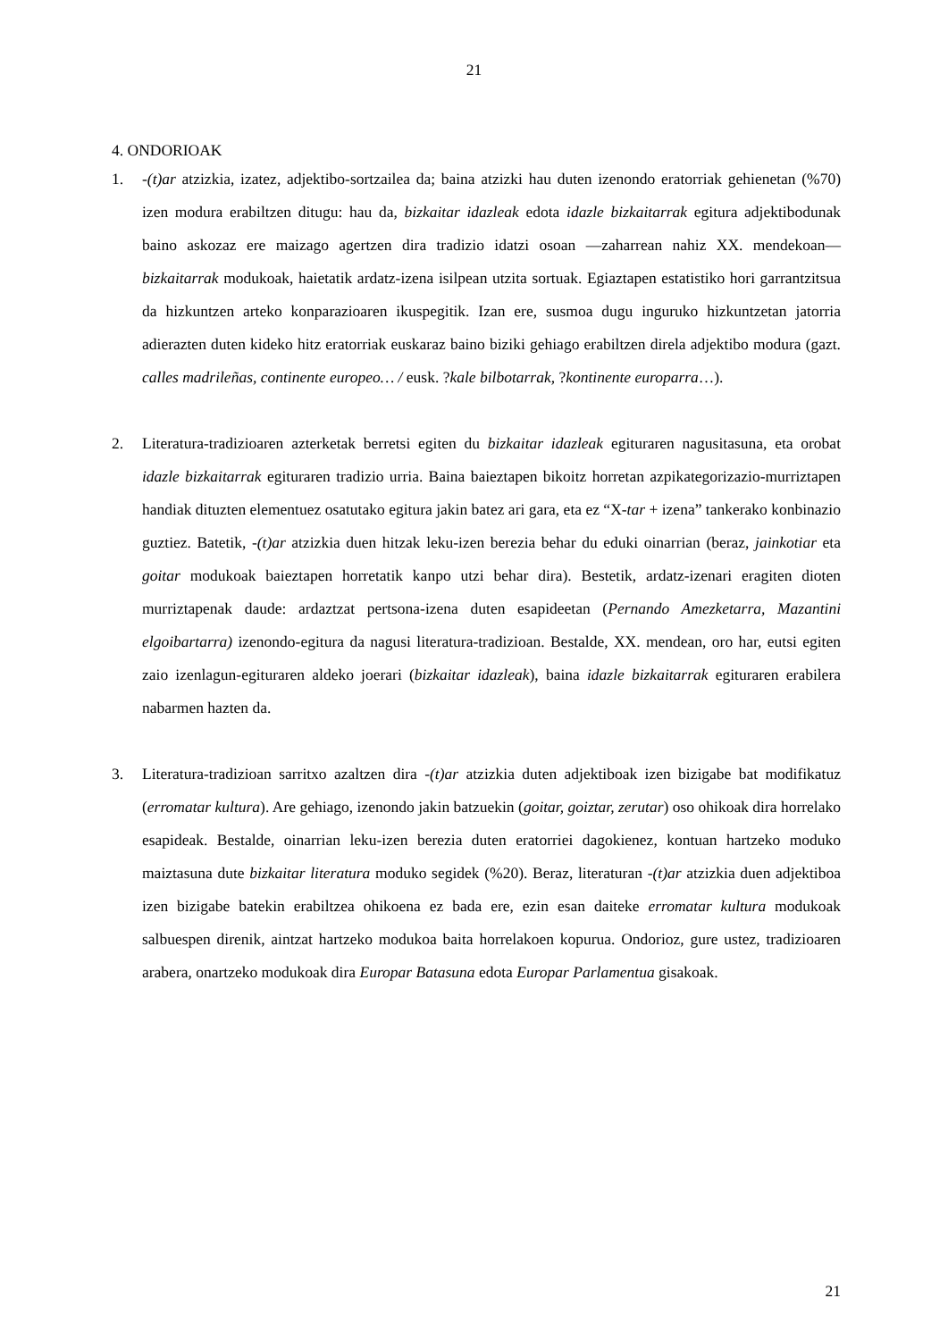21
4. ONDORIOAK
1. -(t)ar atzizkia, izatez, adjektibo-sortzailea da; baina atzizki hau duten izenondo eratorriak gehienetan (%70) izen modura erabiltzen ditugu: hau da, bizkaitar idazleak edota idazle bizkaitarrak egitura adjektibodunak baino askozaz ere maizago agertzen dira tradizio idatzi osoan —zaharrean nahiz XX. mendekoan— bizkaitarrak modukoak, haietatik ardatz-izena isilpean utzita sortuak. Egiaztapen estatistiko hori garrantzitsua da hizkuntzen arteko konparazioaren ikuspegitik. Izan ere, susmoa dugu inguruko hizkuntzetan jatorria adierazten duten kideko hitz eratorriak euskaraz baino biziki gehiago erabiltzen direla adjektibo modura (gazt. calles madrileñas, continente europeo… / eusk. ?kale bilbotarrak, ?kontinente europarra…).
2. Literatura-tradizioaren azterketak berretsi egiten du bizkaitar idazleak egituraren nagusitasuna, eta orobat idazle bizkaitarrak egituraren tradizio urria. Baina baieztapen bikoitz horretan azpikategorizazio-murriztapen handiak dituzten elementuez osatutako egitura jakin batez ari gara, eta ez “X-tar + izena” tankerako konbinazio guztiez. Batetik, -(t)ar atzizkia duen hitzak leku-izen berezia behar du eduki oinarrian (beraz, jainkotiar eta goitar modukoak baieztapen horretatik kanpo utzi behar dira). Bestetik, ardatz-izenari eragiten dioten murriztapenak daude: ardaztzat pertsona-izena duten esapideetan (Pernando Amezketarra, Mazantini elgoibartarra) izenondo-egitura da nagusi literatura-tradizioan. Bestalde, XX. mendean, oro har, eutsi egiten zaio izenlagun-egituraren aldeko joerari (bizkaitar idazleak), baina idazle bizkaitarrak egituraren erabilera nabarmen hazten da.
3. Literatura-tradizioan sarritxo azaltzen dira -(t)ar atzizkia duten adjektiboak izen bizigabe bat modifikatuz (erromatar kultura). Are gehiago, izenondo jakin batzuekin (goitar, goiztar, zerutar) oso ohikoak dira horrelako esapideak. Bestalde, oinarrian leku-izen berezia duten eratorriei dagokienez, kontuan hartzeko moduko maiztasuna dute bizkaitar literatura moduko segidek (%20). Beraz, literaturan -(t)ar atzizkia duen adjektiboa izen bizigabe batekin erabiltzea ohikoena ez bada ere, ezin esan daiteke erromatar kultura modukoak salbuespen direnik, aintzat hartzeko modukoa baita horrelakoen kopurua. Ondorioz, gure ustez, tradizioaren arabera, onartzeko modukoak dira Europar Batasuna edota Europar Parlamentua gisakoak.
21